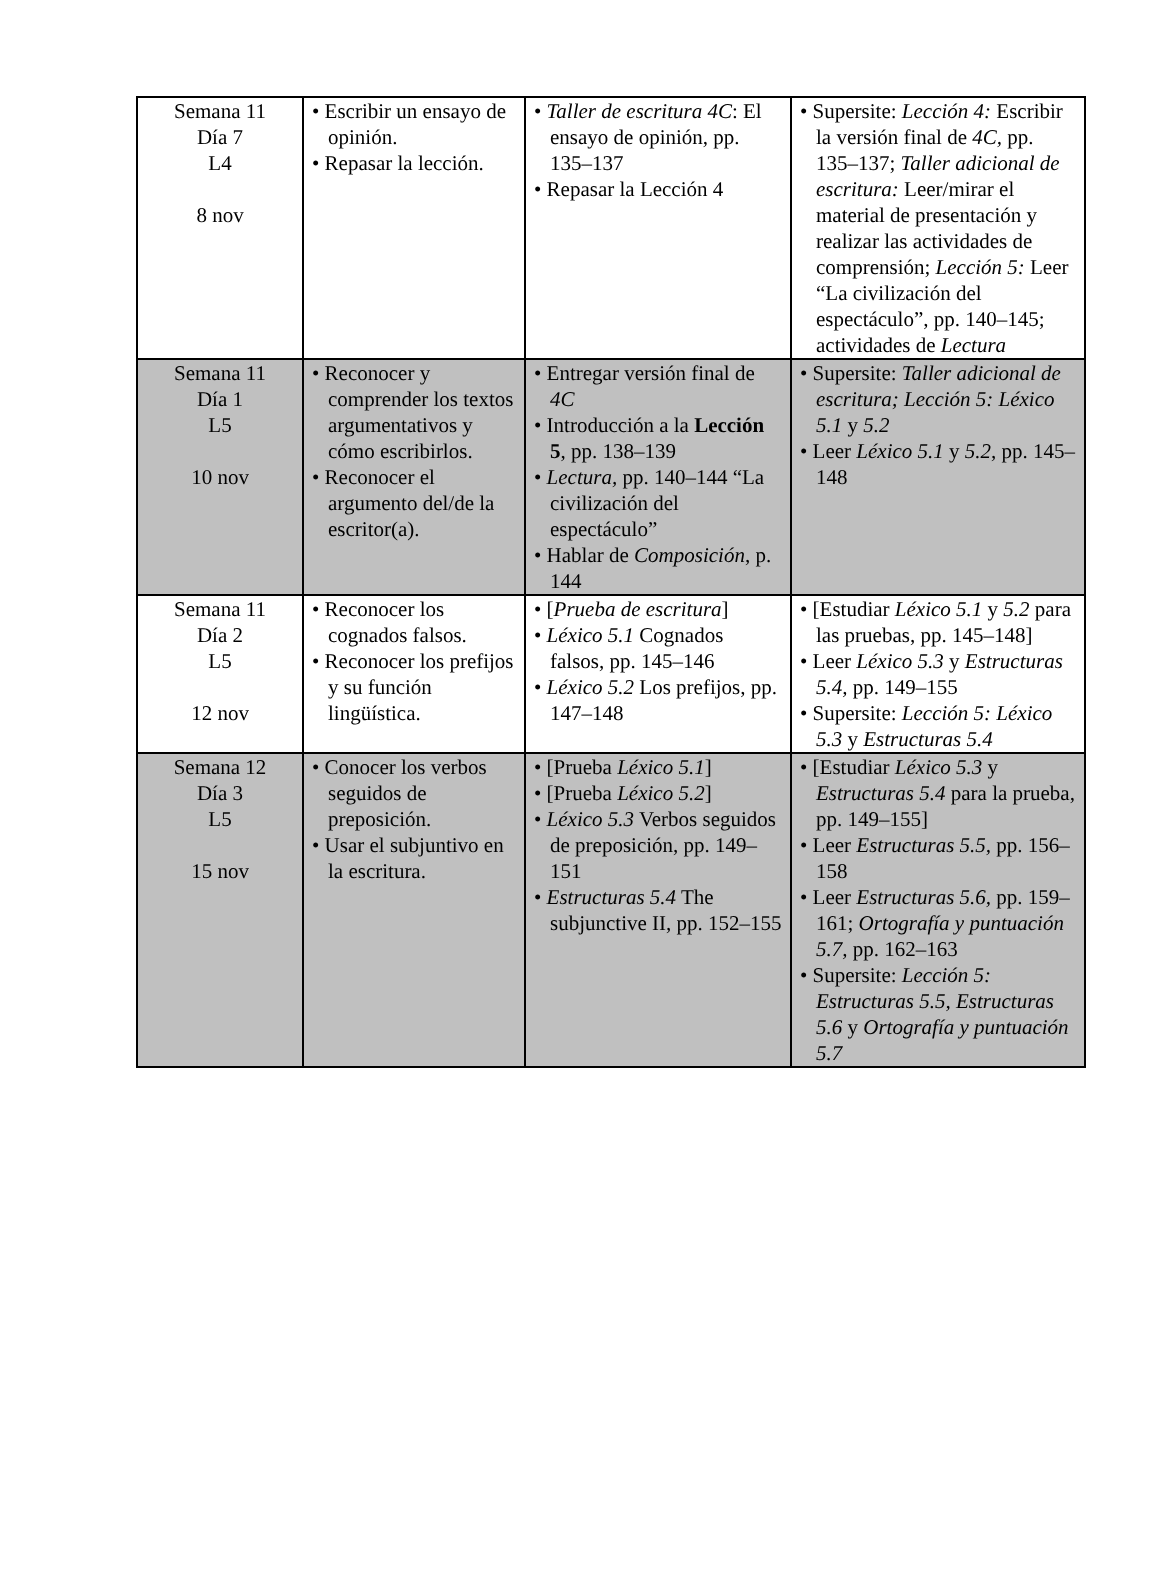| Semana 11 Día 7 L4 8 nov | • Escribir un ensayo de opinión. • Repasar la lección. | • Taller de escritura 4C : El ensayo de opinión, pp. 135–137 • Repasar la Lección 4 | • Supersite: Lección 4: Escribir la versión final de 4C, pp. 135–137; Taller adicional de escritura: Leer/mirar el material de presentación y realizar las actividades de comprensión; Lección 5: Leer “La civilización del espectáculo”, pp. 140–145; actividades de Lectura |
| Semana 11 Día 1 L5 10 nov | • Reconocer y comprender los textos argumentativos y cómo escribirlos. • Reconocer el argumento del/de la escritor(a). | • Entregar versión final de 4C • Introducción a la Lección 5 , pp. 138–139 • Lectura, pp. 140–144 “La civilización del espectáculo” • Hablar de Composición , p. 144 | • Supersite: Taller adicional de escritura; Lección 5: Léxico 5.1 y 5.2 • Leer Léxico 5.1 y 5.2 , pp. 145–148 |
| Semana 11 Día 2 L5 12 nov | • Reconocer los cognados falsos. • Reconocer los prefijos y su función lingüística. | • [ Prueba de escritura ] • Léxico 5.1 Cognados falsos, pp. 145–146 • Léxico 5.2 Los prefijos, pp. 147–148 | • [Estudiar Léxico 5.1 y 5.2 para las pruebas, pp. 145–148] • Leer Léxico 5.3 y Estructuras 5.4, pp. 149–155 • Supersite: Lección 5: Léxico 5.3 y Estructuras 5.4 |
| Semana 12 Día 3 L5 15 nov | • Conocer los verbos seguidos de preposición. • Usar el subjuntivo en la escritura. | • [Prueba Léxico 5.1 ] • [Prueba Léxico 5.2 ] • Léxico 5.3 Verbos seguidos de preposición, pp. 149–151 • Estructuras 5.4 The subjunctive II, pp. 152–155 | • [Estudiar Léxico 5.3 y Estructuras 5.4 para la prueba, pp. 149–155] • Leer Estructuras 5.5, pp. 156–158 • Leer Estructuras 5.6, pp. 159–161; Ortografía y puntuación 5.7, pp. 162–163 • Supersite: Lección 5: Estructuras 5.5, Estructuras 5.6 y Ortografía y puntuación 5.7 |